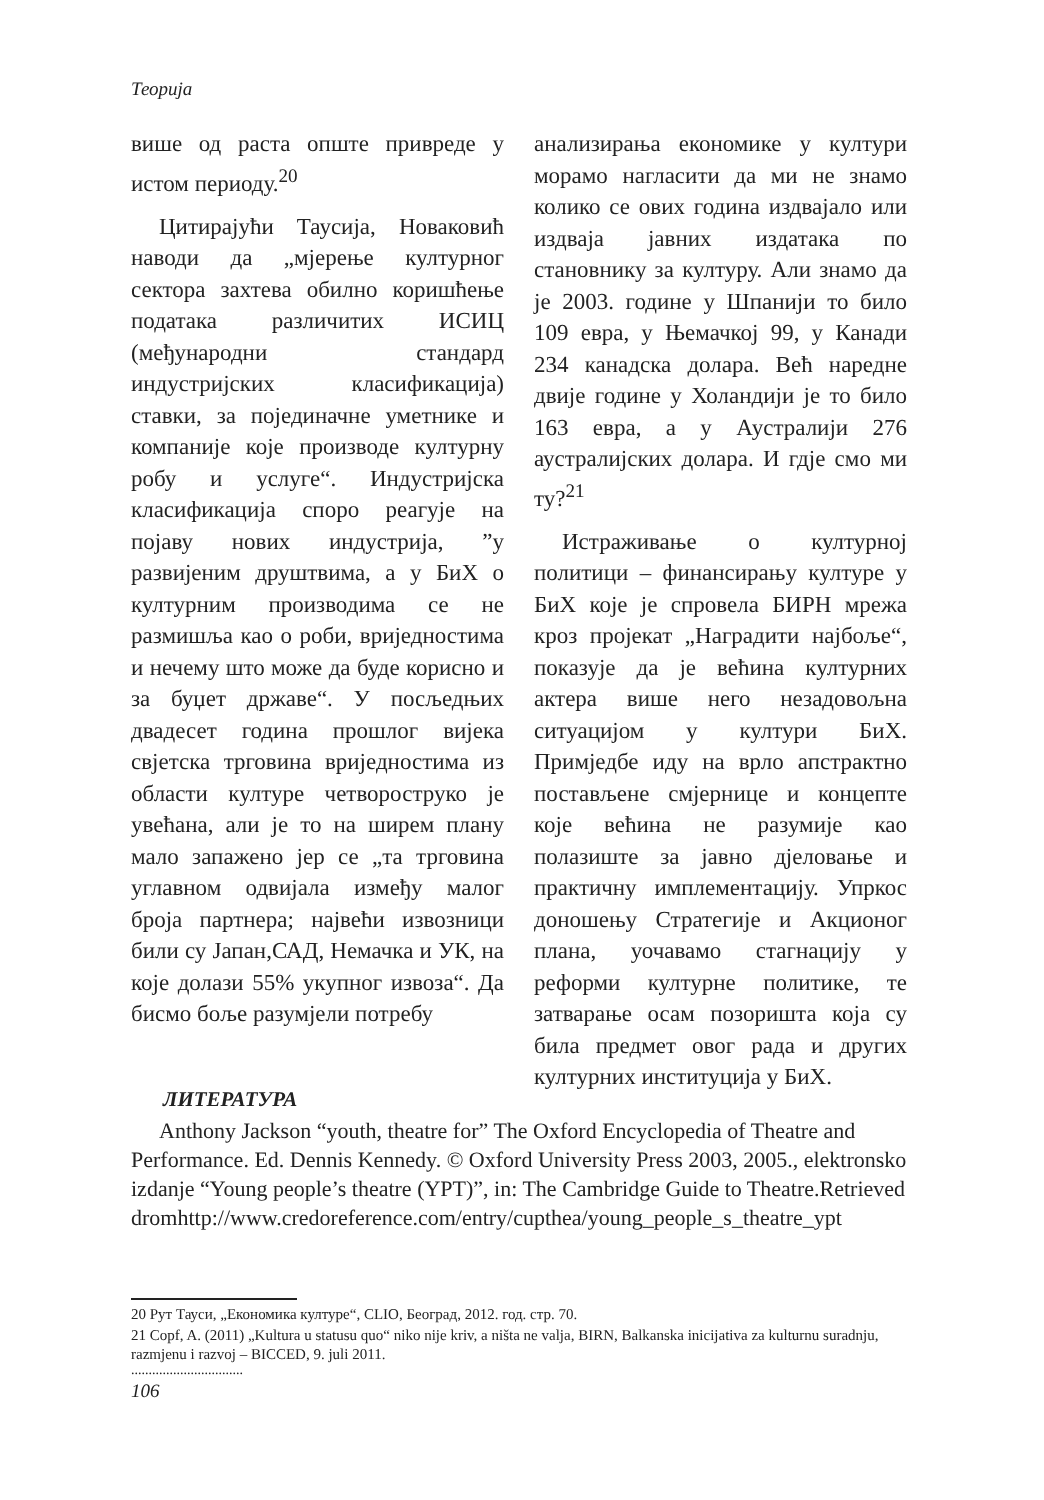Теорија
више од раста опште привреде у истом периоду.<sup>20</sup>
Цитирајући Таусија, Новаковић наводи да „мјерење културног сектора захтева обилно коришћење података различитих ИСИЦ (међународни стандард индустријских класификација) ставки, за појединачне уметнике и компаније које производе културну робу и услуге“. Индустријска класификација споро реагује на појаву нових индустрија, ”у развијеним друштвима, а у БиХ о културним производима се не размишља као о роби, вриједностима и нечему што може да буде корисно и за буџет државе“. У посљедњих двадесет година прошлог вијека свјетска трговина вриједностима из области културе четвороструко је увећана, али је то на ширем плану мало запажено јер се „та трговина углавном одвијала између малог броја партнера; највећи извозници били су Јапан,САД, Немачка и УК, на које долази 55% укупног извоза“. Да бисмо боље разумјели потребу
анализирања економике у култури морамо нагласити да ми не знамо колико се ових година издвајало или издваја јавних издатака по становнику за културу. Али знамо да је 2003. године у Шпанији то било 109 евра, у Њемачкој 99, у Канади 234 канадска долара. Већ наредне двије године у Холандији је то било 163 евра, а у Аустралији 276 аустралијских долара. И гдје смо ми ту?<sup>21</sup>
Истраживање о културној политици – финансирању културе у БиХ које је спровела БИРН мрежа кроз пројекат „Наградити најбоље“, показује да је већина културних актера више него незадовољна ситуацијом у култури БиХ. Примједбе иду на врло апстрактно постављене смјернице и концепте које већина не разумије као полазиште за јавно дјеловање и практичну имплементацију. Упркос доношењу Стратегије и Акционог плана, уочавамо стагнацију у реформи културне политике, те затварање осам позоришта која су била предмет овог рада и других културних институција у БиХ.
ЛИТЕРАТУРА
Anthony Jackson “youth, theatre for” The Oxford Encyclopedia of Theatre and Performance. Ed. Dennis Kennedy. © Oxford University Press 2003, 2005., elektronsko izdanje “Young people’s theatre (YPT)”, in: The Cambridge Guide to Theatre.Retrieved dromhttp://www.credoreference.com/entry/cupthea/young_people_s_theatre_ypt
20 Рут Тауси, „Економика културе“, CLIO, Београд, 2012. год. стр. 70.
21 Copf, A. (2011) „Kultura u statusu quo“ niko nije kriv, a ništa ne valja, BIRN, Balkanska inicijativa za kulturnu suradnju, razmjenu i razvoj – BICCED, 9. juli 2011.
................................
106